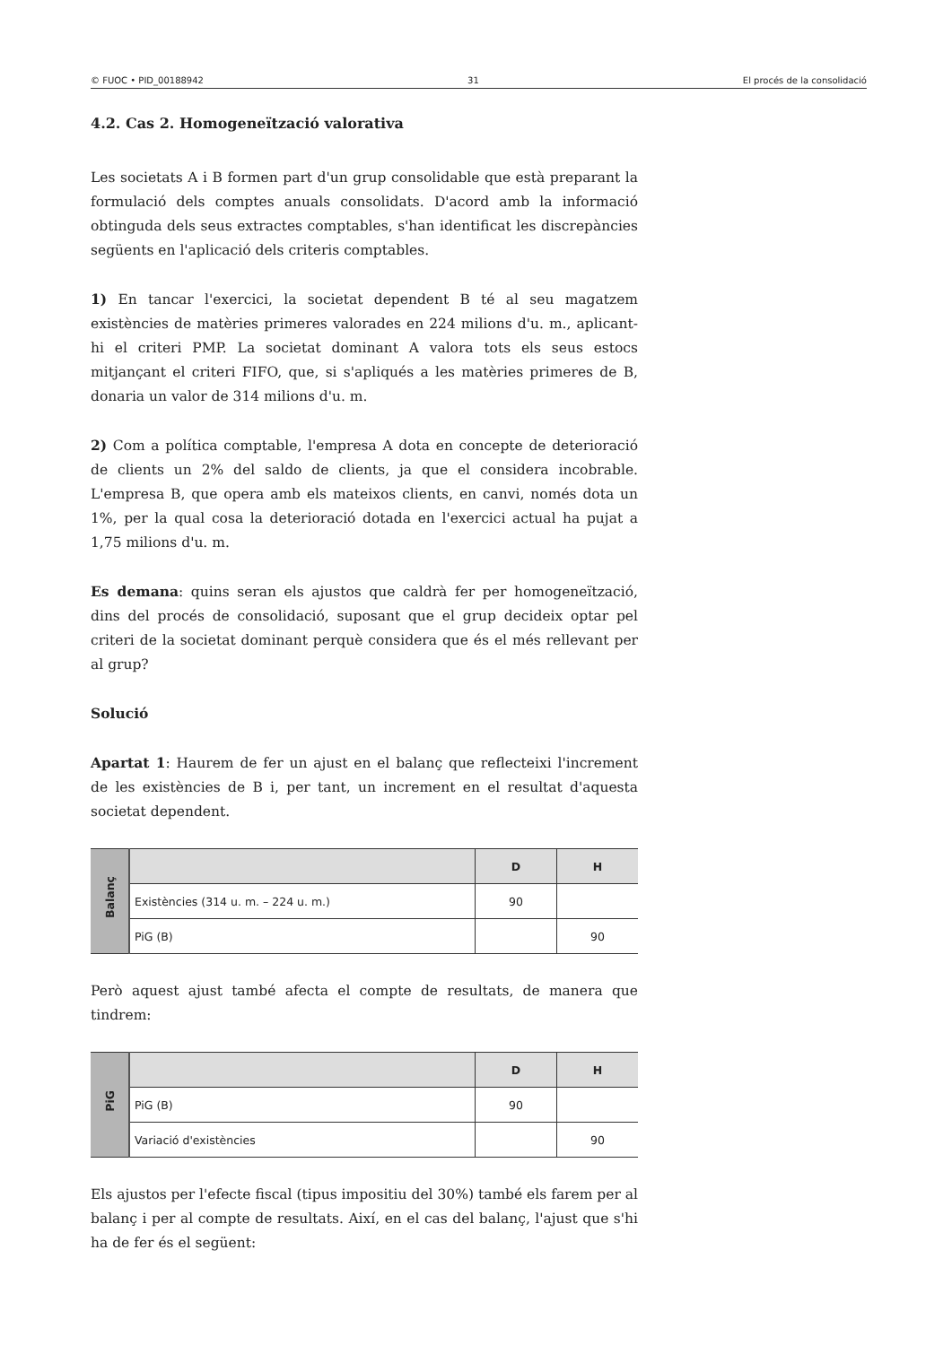© FUOC • PID_00188942 31 El procés de la consolidació
4.2. Cas 2. Homogeneïtzació valorativa
Les societats A i B formen part d'un grup consolidable que està preparant la formulació dels comptes anuals consolidats. D'acord amb la informació obtinguda dels seus extractes comptables, s'han identificat les discrepàncies següents en l'aplicació dels criteris comptables.
1) En tancar l'exercici, la societat dependent B té al seu magatzem existències de matèries primeres valorades en 224 milions d'u. m., aplicant-hi el criteri PMP. La societat dominant A valora tots els seus estocs mitjançant el criteri FIFO, que, si s'apliqués a les matèries primeres de B, donaria un valor de 314 milions d'u. m.
2) Com a política comptable, l'empresa A dota en concepte de deterioració de clients un 2% del saldo de clients, ja que el considera incobrable. L'empresa B, que opera amb els mateixos clients, en canvi, només dota un 1%, per la qual cosa la deterioració dotada en l'exercici actual ha pujat a 1,75 milions d'u. m.
Es demana: quins seran els ajustos que caldrà fer per homogeneïtzació, dins del procés de consolidació, suposant que el grup decideix optar pel criteri de la societat dominant perquè considera que és el més rellevant per al grup?
Solució
Apartat 1: Haurem de fer un ajust en el balanç que reflecteixi l'increment de les existències de B i, per tant, un increment en el resultat d'aquesta societat dependent.
| Balanç | | D | H |
| | Existències (314 u. m. – 224 u. m.) | 90 | |
| | PiG (B) | | 90 |
Però aquest ajust també afecta el compte de resultats, de manera que tindrem:
| PiG | | D | H |
| | PiG (B) | 90 | |
| | Variació d'existències | | 90 |
Els ajustos per l'efecte fiscal (tipus impositiu del 30%) també els farem per al balanç i per al compte de resultats. Així, en el cas del balanç, l'ajust que s'hi ha de fer és el següent: